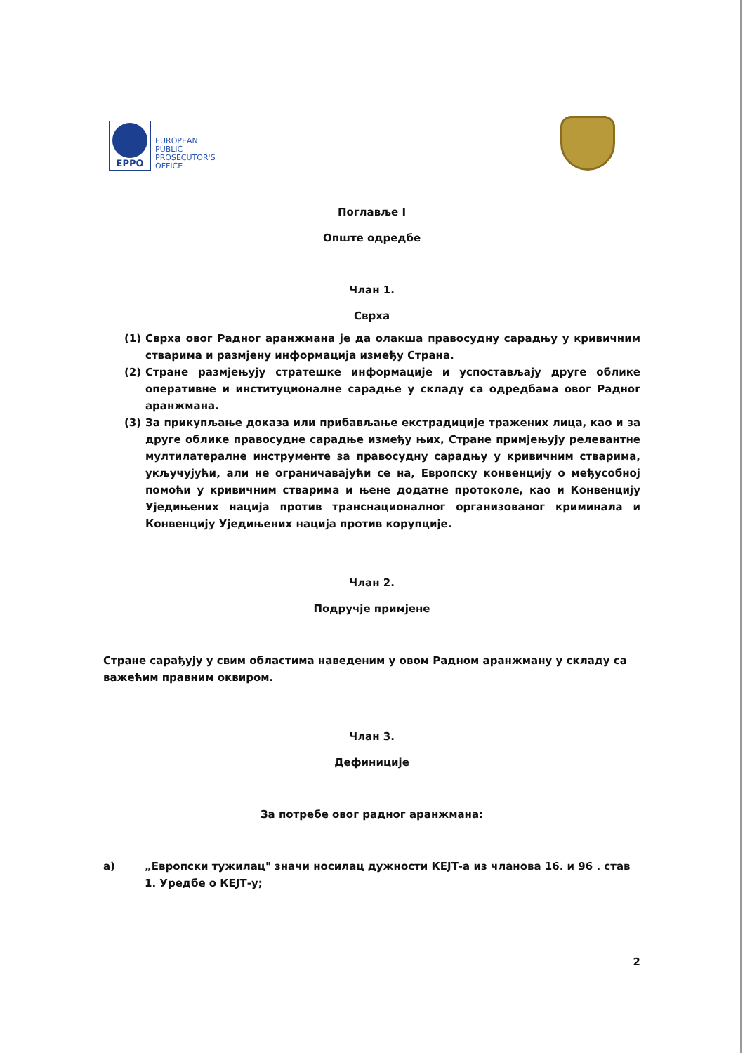EPPO
EUROPEAN
PUBLIC
PROSECUTOR'S
OFFICE
Поглавље I
Опште одредбе
Члан 1.
Сврха
(1) Сврха овог Радног аранжмана је да олакша правосудну сарадњу у кривичним стварима и размјену информација између Страна.
(2) Стране размјењују стратешке информације и успостављају друге облике оперативне и институционалне сарадње у складу са одредбама овог Радног аранжмана.
(3) За прикупљање доказа или прибављање екстрадиције тражених лица, као и за друге облике правосудне сарадње између њих, Стране примјењују релевантне мултилатералне инструменте за правосудну сарадњу у кривичним стварима, укључујући, али не ограничавајући се на, Европску конвенцију о међусобној помоћи у кривичним стварима и њене додатне протоколе, као и Конвенцију Уједињених нација против транснационалног организованог криминала и Конвенцију Уједињених нација против корупције.
Члан 2.
Подручје примјене
Стране сарађују у свим областима наведеним у овом Радном аранжману у складу са важећим правним оквиром.
Члан 3.
Дефиниције
За потребе овог радног аранжмана:
а) „Европски тужилац" значи носилац дужности КЕЈТ-а из чланова 16. и 96 . став 1. Уредбе о КЕЈТ-у;
2